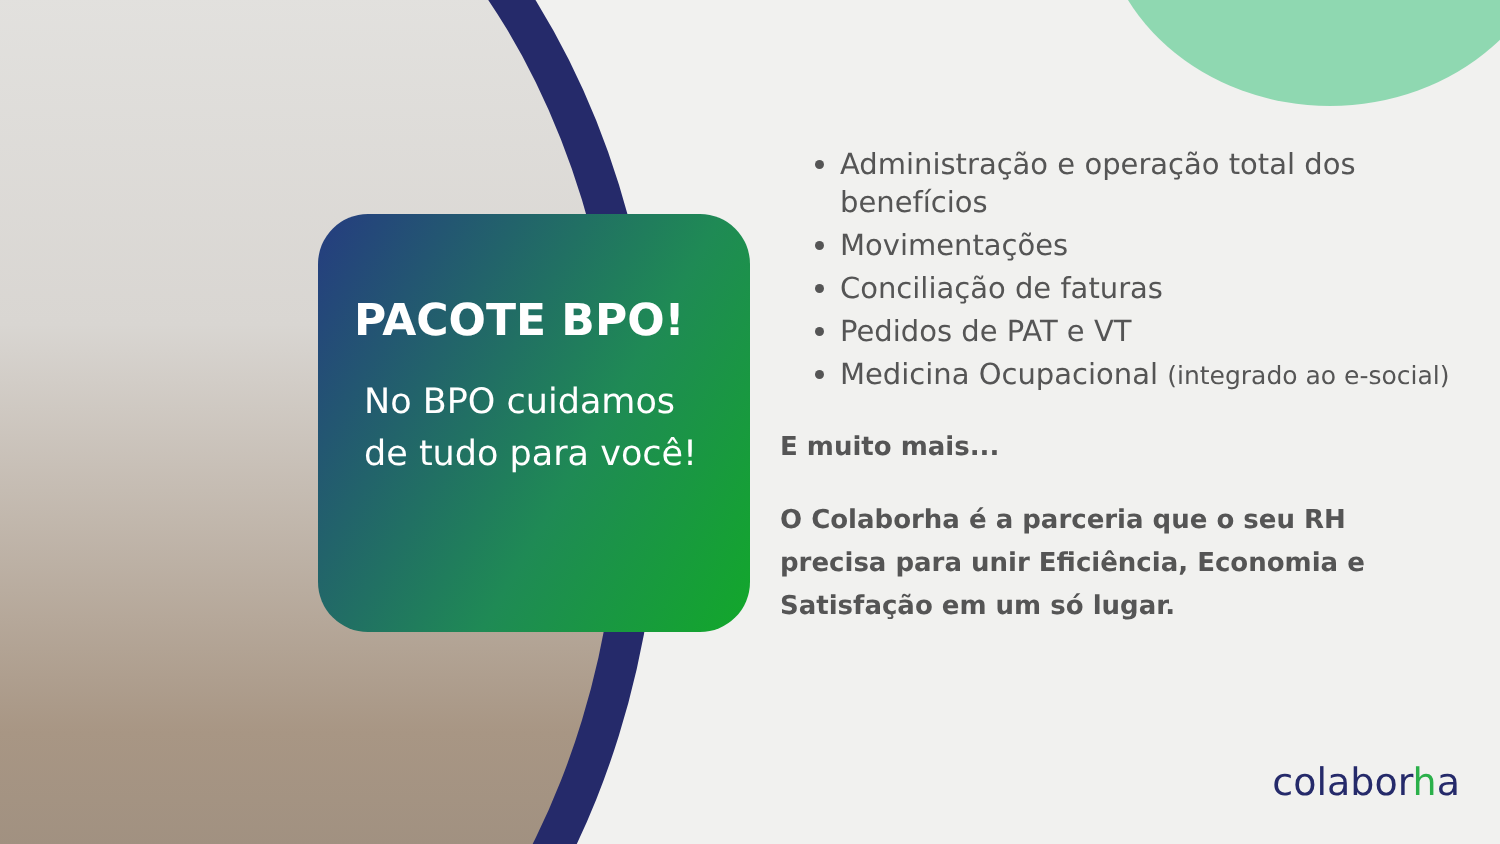PACOTE BPO!
No BPO cuidamos de tudo para você!
Administração e operação total dos benefícios
Movimentações
Conciliação de faturas
Pedidos de PAT e VT
Medicina Ocupacional (integrado ao e-social)
E muito mais...
O Colaborha é a parceria que o seu RH precisa para unir Eficiência, Economia e Satisfação em um só lugar.
colaborha